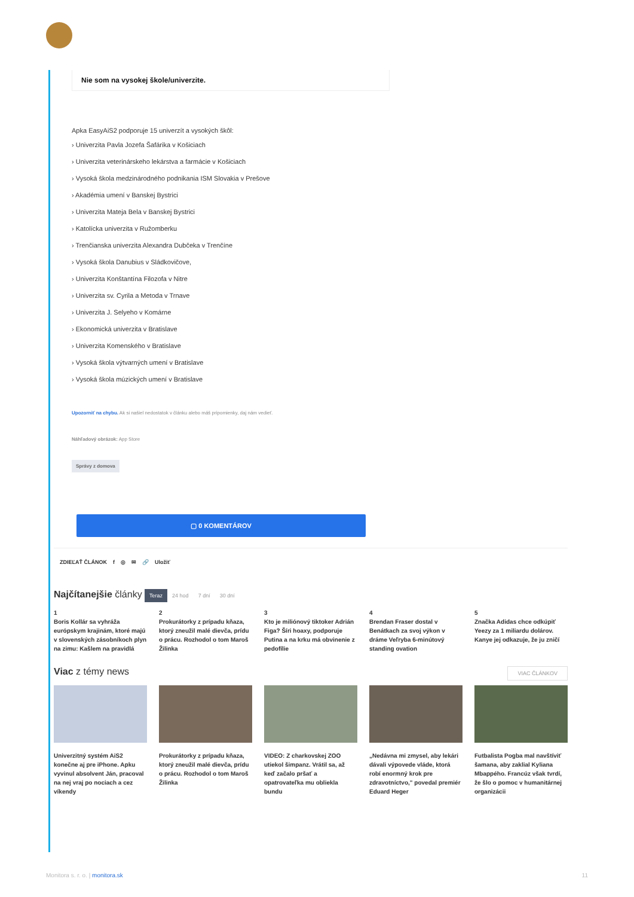Nie som na vysokej škole/univerzite.
Apka EasyAiS2 podporuje 15 univerzít a vysokých škôl:
› Univerzita Pavla Jozefa Šafárika v Košiciach
› Univerzita veterinárskeho lekárstva a farmácie v Košiciach
› Vysoká škola medzinárodného podnikania ISM Slovakia v Prešove
› Akadémia umení v Banskej Bystrici
› Univerzita Mateja Bela v Banskej Bystrici
› Katolícka univerzita v Ružomberku
› Trenčianska univerzita Alexandra Dubčeka v Trenčíne
› Vysoká škola Danubius v Sládkovičove,
› Univerzita Konštantína Filozofa v Nitre
› Univerzita sv. Cyrila a Metoda v Trnave
› Univerzita J. Selyeho v Komárne
› Ekonomická univerzita v Bratislave
› Univerzita Komenského v Bratislave
› Vysoká škola výtvarných umení v Bratislave
› Vysoká škola múzických umení v Bratislave
Upozorniť na chybu. Ak si našiel nedostatok v článku alebo máš pripomienky, daj nám vedieť.
Náhľadový obrázok: App Store
Správy z domova
▢ 0 KOMENTÁROV
ZDIEĽAŤ ČLÁNOK f ◎ ✉ 🔗 Uložiť
Najčítanejšie články Teraz 24 hod 7 dní 30 dní
1
Boris Kollár sa vyhráža európskym krajinám, ktoré majú v slovenských zásobníkoch plyn na zimu: Kašlem na pravidlá
2
Prokurátorky z prípadu kňaza, ktorý zneužil malé dievča, prídu o prácu. Rozhodol o tom Maroš Žilinka
3
Kto je miliónový tiktoker Adrián Figa? Šíri hoaxy, podporuje Putina a na krku má obvinenie z pedofílie
4
Brendan Fraser dostal v Benátkach za svoj výkon v dráme Veľryba 6-minútový standing ovation
5
Značka Adidas chce odkúpiť Yeezy za 1 miliardu dolárov. Kanye jej odkazuje, že ju zničí
Viac z témy news VIAC ČLÁNKOV
Univerzitný systém AiS2 konečne aj pre iPhone. Apku vyvinul absolvent Ján, pracoval na nej vraj po nociach a cez víkendy
Prokurátorky z prípadu kňaza, ktorý zneužil malé dievča, prídu o prácu. Rozhodol o tom Maroš Žilinka
VIDEO: Z charkovskej ZOO utiekol šimpanz. Vrátil sa, až keď začalo pršať a opatrovateľka mu obliekla bundu
„Nedávna mi zmysel, aby lekári dávali výpovede vláde, ktorá robí enormný krok pre zdravotníctvo," povedal premiér Eduard Heger
Futbalista Pogba mal navštíviť šamana, aby zaklial Kyliana Mbappého. Francúz však tvrdí, že šlo o pomoc v humanitárnej organizácii
Monitora s. r. o. | monitora.sk 11